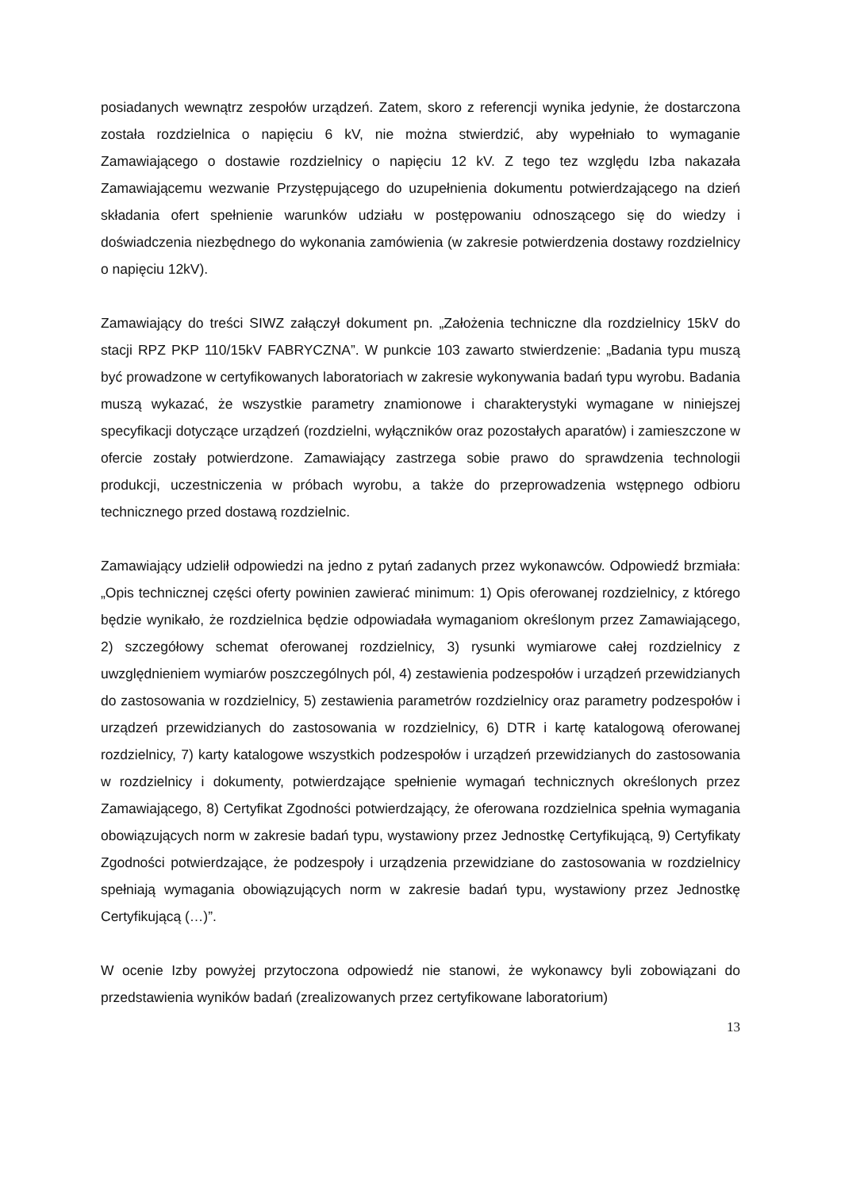posiadanych wewnątrz zespołów urządzeń. Zatem, skoro z referencji wynika jedynie, że dostarczona została rozdzielnica o napięciu 6 kV, nie można stwierdzić, aby wypełniało to wymaganie Zamawiającego o dostawie rozdzielnicy o napięciu 12 kV. Z tego tez względu Izba nakazała Zamawiającemu wezwanie Przystępującego do uzupełnienia dokumentu potwierdzającego na dzień składania ofert spełnienie warunków udziału w postępowaniu odnoszącego się do wiedzy i doświadczenia niezbędnego do wykonania zamówienia (w zakresie potwierdzenia dostawy rozdzielnicy o napięciu 12kV).
Zamawiający do treści SIWZ załączył dokument pn. „Założenia techniczne dla rozdzielnicy 15kV do stacji RPZ PKP 110/15kV FABRYCZNA”. W punkcie 103 zawarto stwierdzenie: „Badania typu muszą być prowadzone w certyfikowanych laboratoriach w zakresie wykonywania badań typu wyrobu. Badania muszą wykazać, że wszystkie parametry znamionowe i charakterystyki wymagane w niniejszej specyfikacji dotyczące urządzeń (rozdzielni, wyłączników oraz pozostałych aparatów) i zamieszczone w ofercie zostały potwierdzone. Zamawiający zastrzega sobie prawo do sprawdzenia technologii produkcji, uczestniczenia w próbach wyrobu, a także do przeprowadzenia wstępnego odbioru technicznego przed dostawą rozdzielnic.
Zamawiający udzielił odpowiedzi na jedno z pytań zadanych przez wykonawców. Odpowiedź brzmiała: „Opis technicznej części oferty powinien zawierać minimum: 1) Opis oferowanej rozdzielnicy, z którego będzie wynikało, że rozdzielnica będzie odpowiadała wymaganiom określonym przez Zamawiającego, 2) szczegółowy schemat oferowanej rozdzielnicy, 3) rysunki wymiarowe całej rozdzielnicy z uwzględnieniem wymiarów poszczególnych pól, 4) zestawienia podzespołów i urządzeń przewidzianych do zastosowania w rozdzielnicy, 5) zestawienia parametrów rozdzielnicy oraz parametry podzespołów i urządzeń przewidzianych do zastosowania w rozdzielnicy, 6) DTR i kartę katalogową oferowanej rozdzielnicy, 7) karty katalogowe wszystkich podzespołów i urządzeń przewidzianych do zastosowania w rozdzielnicy i dokumenty, potwierdzające spełnienie wymagań technicznych określonych przez Zamawiającego, 8) Certyfikat Zgodności potwierdzający, że oferowana rozdzielnica spełnia wymagania obowiązujących norm w zakresie badań typu, wystawiony przez Jednostkę Certyfikującą, 9) Certyfikaty Zgodności potwierdzające, że podzespoły i urządzenia przewidziane do zastosowania w rozdzielnicy spełniają wymagania obowiązujących norm w zakresie badań typu, wystawiony przez Jednostkę Certyfikującą (…)”.
W ocenie Izby powyżej przytoczona odpowiedź nie stanowi, że wykonawcy byli zobowiązani do przedstawienia wyników badań (zrealizowanych przez certyfikowane laboratorium)
13